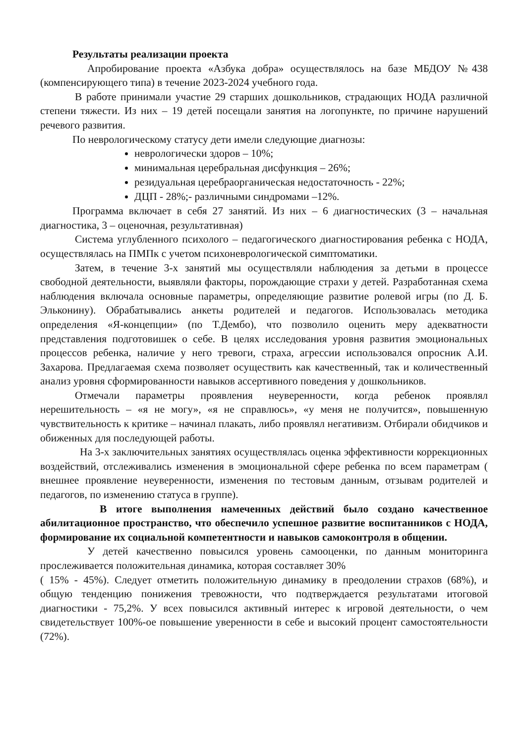Результаты реализации проекта
Апробирование проекта «Азбука добра» осуществлялось на базе МБДОУ №438 (компенсирующего типа) в течение 2023-2024 учебного года.
В работе принимали участие 29 старших дошкольников, страдающих НОДА различной степени тяжести. Из них – 19 детей посещали занятия на логопункте, по причине нарушений речевого развития.
По неврологическому статусу дети имели следующие диагнозы:
неврологически здоров – 10%;
минимальная церебральная дисфункция – 26%;
резидуальная церебраорганическая недостаточность - 22%;
ДЦП - 28%;- различными синдромами –12%.
Программа включает в себя 27 занятий. Из них – 6 диагностических (3 – начальная диагностика, 3 – оценочная, результативная)
Система углубленного психолого – педагогического диагностирования ребенка с НОДА, осуществлялась на ПМПк с учетом психоневрологической симптоматики.
Затем, в течение 3-х занятий мы осуществляли наблюдения за детьми в процессе свободной деятельности, выявляли факторы, порождающие страхи у детей. Разработанная схема наблюдения включала основные параметры, определяющие развитие ролевой игры (по Д. Б. Эльконину). Обрабатывались анкеты родителей и педагогов. Использовалась методика определения «Я-концепции» (по Т.Дембо), что позволило оценить меру адекватности представления подготовишек о себе. В целях исследования уровня развития эмоциональных процессов ребенка, наличие у него тревоги, страха, агрессии использовался опросник А.И. Захарова. Предлагаемая схема позволяет осуществить как качественный, так и количественный анализ уровня сформированности навыков ассертивного поведения у дошкольников.
Отмечали параметры проявления неуверенности, когда ребенок проявлял нерешительность – «я не могу», «я не справлюсь», «у меня не получится», повышенную чувствительность к критике – начинал плакать, либо проявлял негативизм. Отбирали обидчиков и обиженных для последующей работы.
На 3-х заключительных занятиях осуществлялась оценка эффективности коррекционных воздействий, отслеживались изменения в эмоциональной сфере ребенка по всем параметрам ( внешнее проявление неуверенности, изменения по тестовым данным, отзывам родителей и педагогов, по изменению статуса в группе).
В итоге выполнения намеченных действий было создано качественное абилитационное пространство, что обеспечило успешное развитие воспитанников с НОДА, формирование их социальной компетентности и навыков самоконтроля в общении.
У детей качественно повысился уровень самооценки, по данным мониторинга прослеживается положительная динамика, которая составляет 30%
( 15% - 45%). Следует отметить положительную динамику в преодолении страхов (68%), и общую тенденцию понижения тревожности, что подтверждается результатами итоговой диагностики - 75,2%. У всех повысился активный интерес к игровой деятельности, о чем свидетельствует 100%-ое повышение уверенности в себе и высокий процент самостоятельности (72%).